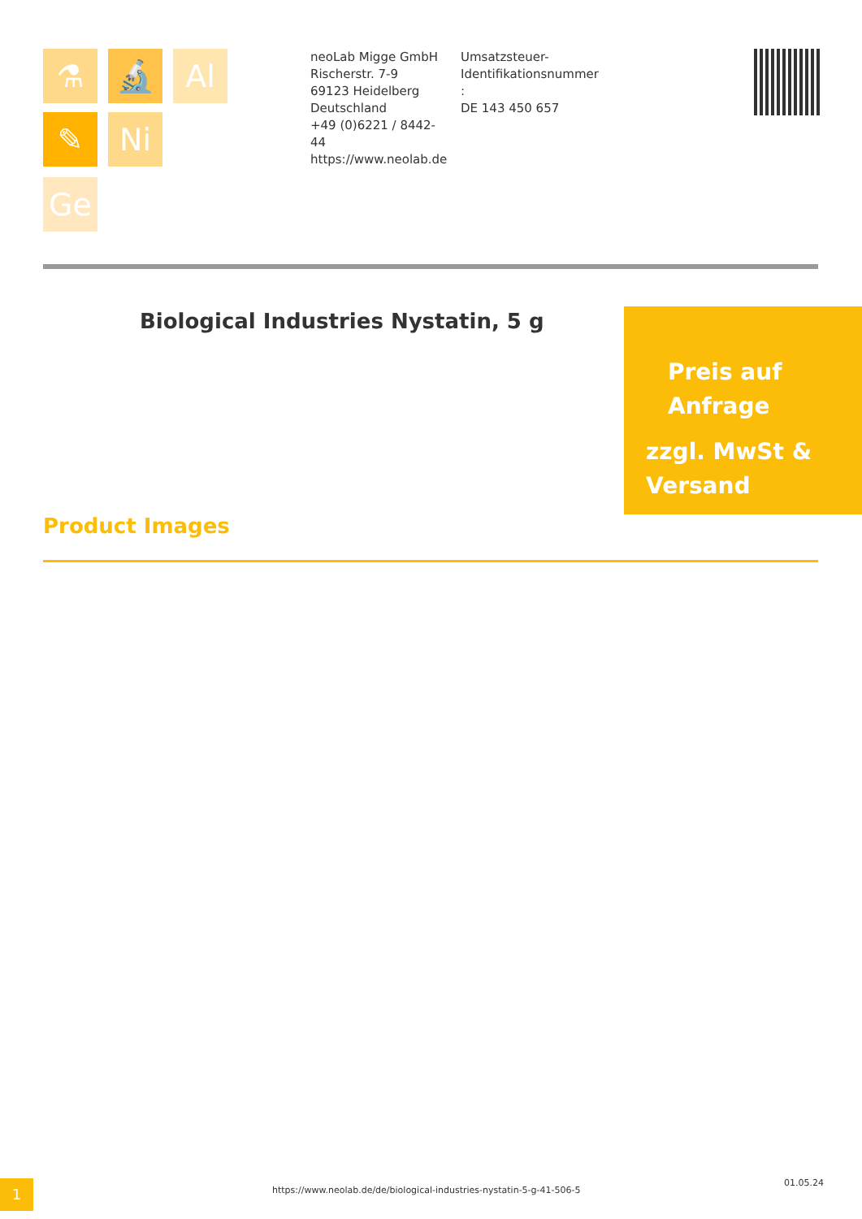⚗ 🔬 Al
✎ Ni
Ge
neoLab Migge GmbH
Rischerstr. 7-9
69123 Heidelberg
Deutschland
+49 (0)6221 / 8442-44
https://www.neolab.de
Umsatzsteuer-Identifikationsnummer :
DE 143 450 657
Biological Industries Nystatin, 5 g
Preis auf
Anfrage
zzgl. MwSt &
Versand
Product Images
1
https://www.neolab.de/de/biological-industries-nystatin-5-g-41-506-5
01.05.24